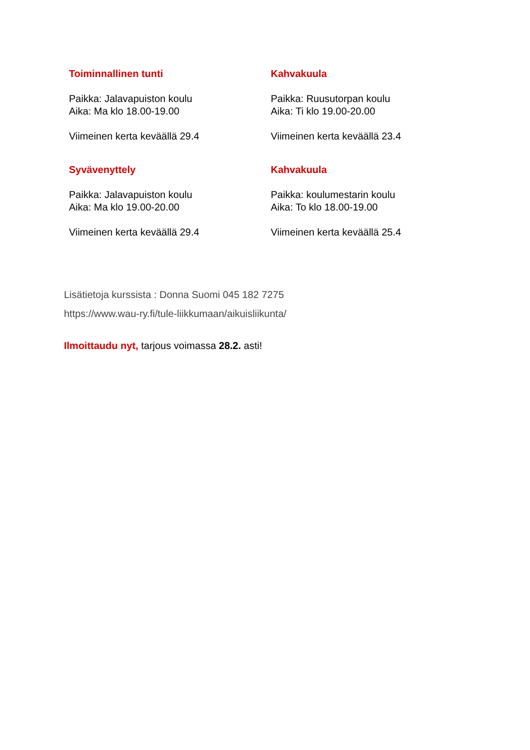Toiminnallinen tunti
Paikka: Jalavapuiston koulu
Aika: Ma klo 18.00-19.00
Viimeinen kerta keväällä 29.4
Kahvakuula
Paikka: Ruusutorpan koulu
Aika: Ti klo 19.00-20.00
Viimeinen kerta keväällä 23.4
Syvävenyttely
Paikka: Jalavapuiston koulu
Aika: Ma klo 19.00-20.00
Viimeinen kerta keväällä 29.4
Kahvakuula
Paikka: koulumestarin koulu
Aika: To klo 18.00-19.00
Viimeinen kerta keväällä 25.4
Lisätietoja kurssista : Donna Suomi 045 182 7275
https://www.wau-ry.fi/tule-liikkumaan/aikuisliikunta/
Ilmoittaudu nyt, tarjous voimassa 28.2. asti!